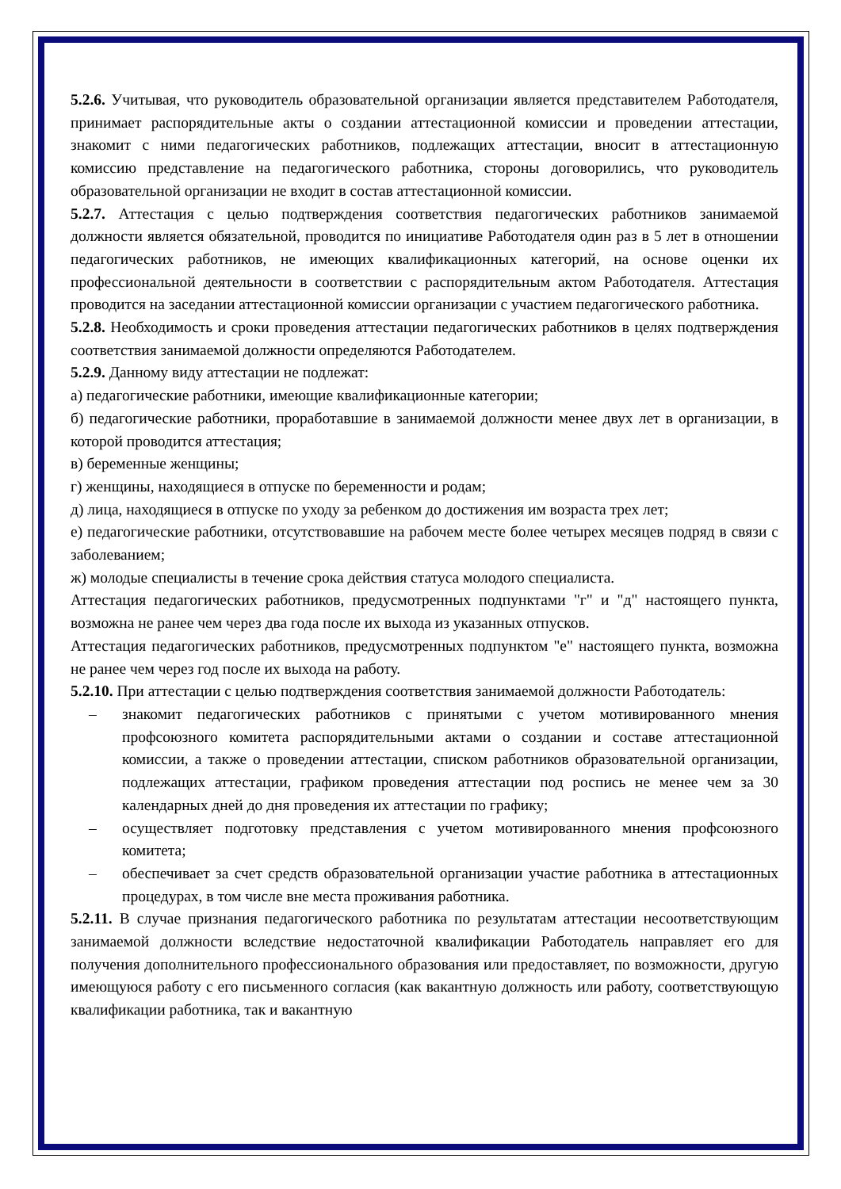5.2.6. Учитывая, что руководитель образовательной организации является представителем Работодателя, принимает распорядительные акты о создании аттестационной комиссии и проведении аттестации, знакомит с ними педагогических работников, подлежащих аттестации, вносит в аттестационную комиссию представление на педагогического работника, стороны договорились, что руководитель образовательной организации не входит в состав аттестационной комиссии.
5.2.7. Аттестация с целью подтверждения соответствия педагогических работников занимаемой должности является обязательной, проводится по инициативе Работодателя один раз в 5 лет в отношении педагогических работников, не имеющих квалификационных категорий, на основе оценки их профессиональной деятельности в соответствии с распорядительным актом Работодателя. Аттестация проводится на заседании аттестационной комиссии организации с участием педагогического работника.
5.2.8. Необходимость и сроки проведения аттестации педагогических работников в целях подтверждения соответствия занимаемой должности определяются Работодателем.
5.2.9. Данному виду аттестации не подлежат:
а) педагогические работники, имеющие квалификационные категории;
б) педагогические работники, проработавшие в занимаемой должности менее двух лет в организации, в которой проводится аттестация;
в) беременные женщины;
г) женщины, находящиеся в отпуске по беременности и родам;
д) лица, находящиеся в отпуске по уходу за ребенком до достижения им возраста трех лет;
е) педагогические работники, отсутствовавшие на рабочем месте более четырех месяцев подряд в связи с заболеванием;
ж) молодые специалисты в течение срока действия статуса молодого специалиста.
Аттестация педагогических работников, предусмотренных подпунктами "г" и "д" настоящего пункта, возможна не ранее чем через два года после их выхода из указанных отпусков.
Аттестация педагогических работников, предусмотренных подпунктом "е" настоящего пункта, возможна не ранее чем через год после их выхода на работу.
5.2.10. При аттестации с целью подтверждения соответствия занимаемой должности Работодатель:
– знакомит педагогических работников с принятыми с учетом мотивированного мнения профсоюзного комитета распорядительными актами о создании и составе аттестационной комиссии, а также о проведении аттестации, списком работников образовательной организации, подлежащих аттестации, графиком проведения аттестации под роспись не менее чем за 30 календарных дней до дня проведения их аттестации по графику;
– осуществляет подготовку представления с учетом мотивированного мнения профсоюзного комитета;
– обеспечивает за счет средств образовательной организации участие работника в аттестационных процедурах, в том числе вне места проживания работника.
5.2.11. В случае признания педагогического работника по результатам аттестации несоответствующим занимаемой должности вследствие недостаточной квалификации Работодатель направляет его для получения дополнительного профессионального образования или предоставляет, по возможности, другую имеющуюся работу с его письменного согласия (как вакантную должность или работу, соответствующую квалификации работника, так и вакантную